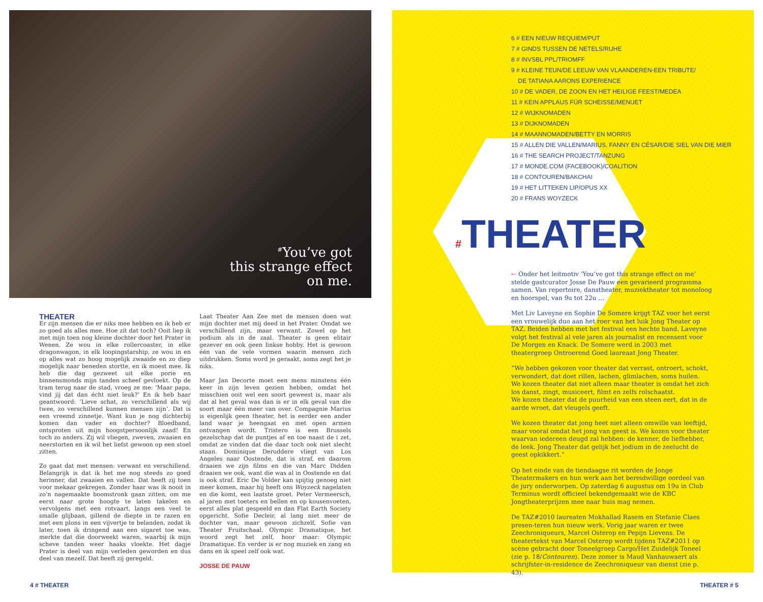<sup>#</sup> You’ve got
this strange effect
on me.
THEATER
Er zijn mensen die er niks mee hebben en ik heb er zo goed als alles mee. Hoe zit dat toch? Ooit liep ik met mijn toen nog kleine dochter door het Prater in Wenen. Ze wou in elke rollercoaster, in elke dragonwagon, in elk loopingstarship, ze wou in en op alles wat zo hoog mogelijk zwaaide en zo diep mogelijk naar beneden stortte, en ik moest mee. Ik heb die dag gezweet uit elke porie en binnensmonds mijn tanden scheef gevloekt. Op de tram terug naar de stad, vroeg ze me: ‘Maar papa, vind jij dat dan écht niet leuk?’ En ik heb haar geantwoord: ‘Lieve schat, zo verschillend als wij twee, zo verschillend kunnen mensen zijn’. Dat is een vreemd zinnetje. Want kun je nog dichterbij komen dan vader en dochter? Bloedband, ontsproten uit mijn hoogstpersoonlijk zaad! En toch zo anders. Zij wil vliegen, zweven, zwaaien en neerstorten en ik wil het liefst gewoon op een stoel zitten.
Zo gaat dat met mensen: verwant en verschillend. Belangrijk is dat ik het me nog steeds zo goed herinner, dat zwaaien en vallen. Dat heeft zij toen voor mekaar gekregen. Zonder haar was ik nooit in zo’n nagemaakte boomstronk gaan zitten, om me eerst naar grote hoogte te laten takelen en vervolgens met een rotvaart, langs een veel te smalle glijbaan, gillend de diepte in te razen en met een plons in een vijvertje te belanden, zodat ik later, toen ik dringend aan een sigaret toe was, merkte dat die doorweekt waren, waarbij ik mijn scheve tanden weer haaks vloekte. Het dagje Prater is deel van mijn verleden geworden en dus deel van mezelf. Dat heeft zij geregeld.
Laat Theater Aan Zee met de mensen doen wat mijn dochter met mij deed in het Prater. Omdat we verschillend zijn, maar verwant. Zowel op het podium als in de zaal. Theater is geen elitair gezever en ook geen linkse hobby. Het is gewoon één van de vele vormen waarin mensen zich uitdrukken. Soms word je geraakt, soms zegt het je niks.
Maar Jan Decorte moet een mens minstens één keer in zijn leven gezien hebben, omdat het misschien ooit wel een soort geweest is, maar als dat al het geval was dan is er in elk geval van die soort maar één meer van over. Compagnie Marius is eigenlijk geen theater, het is eerder een ander land waar je heengaat en met open armen ontvangen wordt. Tristero is een Brussels gezelschap dat de puntjes af en toe naast de i zet, omdat ze vinden dat die daar toch ook niet slecht staan. Dominique Deruddere vliegt van Los Angeles naar Oostende, dat is straf, en daarom draaien we zijn films en die van Marc Didden draaien we ook, want die was al in Oostende en dat is ook straf. Eric De Volder kan spijtig genoeg niet meer komen, maar hij heeft ons Woyzeck nagelaten en die komt, een laatste groet. Peter Vermeersch, al jaren met toeters en bellen en op kousenvoeten, eerst alles plat gespeeld en dan Flat Earth Society opgericht. Sofie Decleir, al lang niet meer de dochter van, maar gewoon zichzelf, Sofie van Theater Fruitschaal. Olympic Dramatique, het woord zegt het zelf, hoor maar: Olympic Dramatique. En verder is er nog muziek en zang en dans en ik speel zelf ook wat.
JOSSE DE PAUW
6 # EEN NIEUW REQUIEM/PUT
7 # GINDS TUSSEN DE NETELS/RUHE
8 # INVSBL PPL/TRIOMFF
9 # KLEINE TEUN/DE LEEUW VAN VLAANDEREN-EEN TRIBUTE/
DE TATIANA AARONS EXPERIENCE
10 # DE VADER, DE ZOON EN HET HEILIGE FEEST/MEDEA
11 # KEIN APPLAUS FÜR SCHEISSE/MENUET
12 # WIJKNOMADEN
13 # DIJKNOMADEN
14 # MAANNOMADEN/BETTY EN MORRIS
15 # ALLEN DIE VALLEN/MARIUS, FANNY EN CÉSAR/DIE SIEL VAN DIE MIER
16 # THE SEARCH PROJECT/TANZUNG
17 # MONDE.COM (FACEBOOK)/COALITION
18 # CONTOUREN/BAKCHAI
19 # HET LITTEKEN LIP/OPUS XX
20 # FRANS WOYZECK
#THEATER
← Onder het leitmotiv ‘You’ve got this strange effect on me’ stelde gastcurator Josse De Pauw een gevarieerd programma samen. Van repertoire, danstheater, muziektheater tot monoloog en hoorspel, van 9u tot 22u …
Met Liv Laveyne en Sophie De Somere krijgt TAZ voor het eerst een vrouwelijk duo aan het roer van het luik Jong Theater op TAZ. Beiden hebben met het festival een hechte band. Laveyne volgt het festival al vele jaren als journalist en recensent voor De Morgen en Knack. De Somere werd in 2003 met theatergroep Ontroerend Goed laureaat Jong Theater.
“We hebben gekozen voor theater dat verrast, ontroert, schokt, verwondert, dat doet rillen, lachen, glimlachen, soms huilen.
We kozen theater dat niet alleen maar theater is omdat het zich los danst, zingt, musiceert, filmt en zelfs rolschaatst.
We kozen theater dat de puurheid van een steen eert, dat in de aarde wroet, dat vleugels geeft.
We kozen theater dat jong heet niet alleen omwille van leeftijd, maar vooral omdat het jong van geest is. We kozen voor theater waarvan iedereen deugd zal hebben: de kenner, de liefhebber, de leek. Jong Theater dat gelijk het jodium in de zeelucht de geest opkikkert.”
Op het einde van de tiendaagse rit worden de Jonge Theatermakers en hun werk aan het bereidwillige oordeel van de jury onderworpen. Op zaterdag 6 augustus om 19u in Club Terminus wordt officieel bekendgemaakt wie de KBC Jongtheaterprijzen mee naar huis mag nemen.
De TAZ#2010 laureaten Mokhallad Rasem en Stefanie Claes presen-teren hun nieuw werk. Vorig jaar waren er twee Zeechroniqueurs, Marcel Osterop en Pepijn Lievens. De theatertekst van Marcel Osterop wordt tijdens TAZ#2011 op scène gebracht door Toneelgroep Cargo/Het Zuidelijk Toneel (zie p. 18/Contouren). Deze zomer is Maud Vanhauwaert als schrijfster-in-residence de Zeechroniqueur van dienst (zie p. 43).
4 # THEATER THEATER # 5